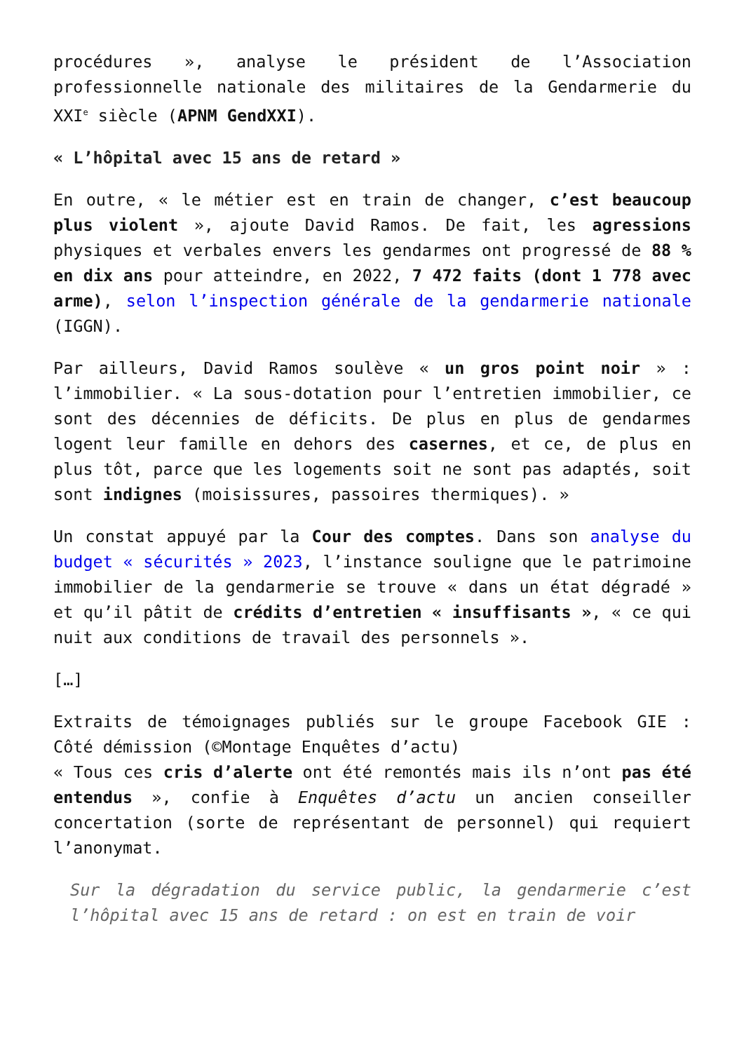procédures », analyse le président de l’Association professionnelle nationale des militaires de la Gendarmerie du XXI<sup>e</sup> siècle (APNM GendXXI).
« L’hôpital avec 15 ans de retard »
En outre, « le métier est en train de changer, c’est beaucoup plus violent », ajoute David Ramos. De fait, les agressions physiques et verbales envers les gendarmes ont progressé de 88 % en dix ans pour atteindre, en 2022, 7 472 faits (dont 1 778 avec arme), selon l’inspection générale de la gendarmerie nationale (IGGN).
Par ailleurs, David Ramos soulève « un gros point noir » : l’immobilier. « La sous-dotation pour l’entretien immobilier, ce sont des décennies de déficits. De plus en plus de gendarmes logent leur famille en dehors des casernes, et ce, de plus en plus tôt, parce que les logements soit ne sont pas adaptés, soit sont indignes (moisissures, passoires thermiques). »
Un constat appuyé par la Cour des comptes. Dans son analyse du budget « sécurités » 2023, l’instance souligne que le patrimoine immobilier de la gendarmerie se trouve « dans un état dégradé » et qu’il pâtit de crédits d’entretien « insuffisants », « ce qui nuit aux conditions de travail des personnels ».
[…]
Extraits de témoignages publiés sur le groupe Facebook GIE : Côté démission (©Montage Enquêtes d’actu)
« Tous ces cris d’alerte ont été remontés mais ils n’ont pas été entendus », confie à Enquêtes d’actu un ancien conseiller concertation (sorte de représentant de personnel) qui requiert l’anonymat.
Sur la dégradation du service public, la gendarmerie c’est l’hôpital avec 15 ans de retard : on est en train de voir